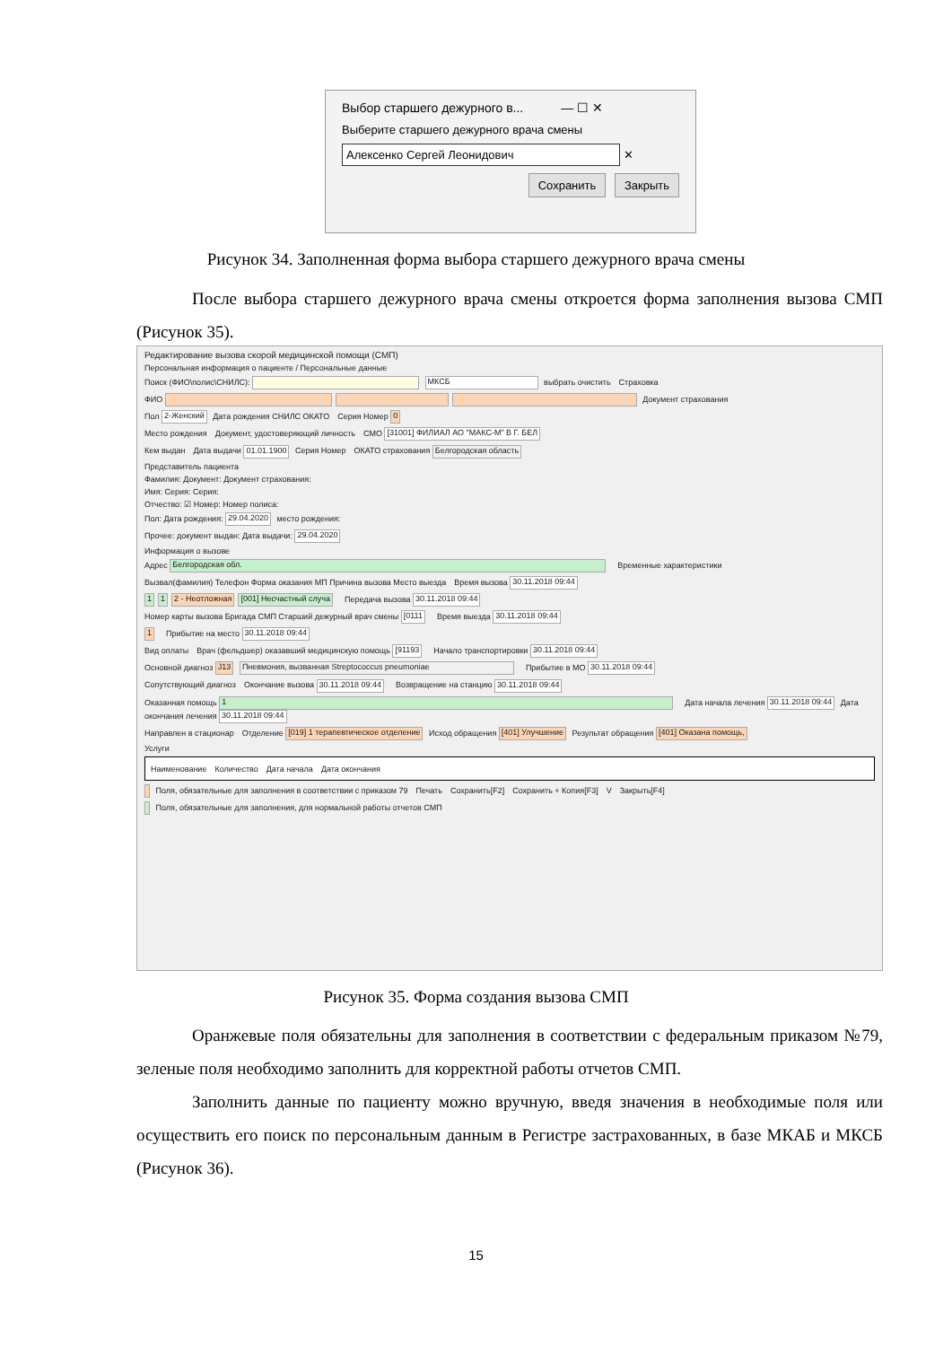Выбор старшего дежурного в...　　　— ☐ ✕
Выберите старшего дежурного врача смены
Алексенко Сергей Леонидович ✕
Сохранить Закрыть
Рисунок 34. Заполненная форма выбора старшего дежурного врача смены
После выбора старшего дежурного врача смены откроется форма заполнения вызова СМП (Рисунок 35).
Редактирование вызова скорой медицинской помощи (СМП)
Персональная информация о пациенте / Персональные данные
Поиск (ФИО\полис\СНИЛС): МКСБ выбрать очистить　Страховка
ФИО Документ страхования
Пол 2-Женский Дата рождения СНИЛС ОКАТО　Серия Номер 0
Место рождения　Документ, удостоверяющий личность　СМО [31001] ФИЛИАЛ АО "МАКС-М" В Г. БЕЛ
Кем выдан　Дата выдачи 01.01.1900 Серия Номер　ОКАТО страхования Белгородская область
Представитель пациента
Фамилия: Документ: Документ страхования:
Имя: Серия: Серия:
Отчество: ☑ Номер: Номер полиса:
Пол: Дата рождения: 29.04.2020 место рождения:
Прочее: документ выдан: Дата выдачи: 29.04.2020
Информация о вызове
Адрес Белгородская обл.　Временные характеристики
Вызвал(фамилия) Телефон Форма оказания МП Причина вызова Место выезда　Время вызова 30.11.2018 09:44
1 1 2 - Неотложная [001] Несчастный случа　Передача вызова 30.11.2018 09:44
Номер карты вызова Бригада СМП Старший дежурный врач смены [0111　Время выезда 30.11.2018 09:44
1　Прибытие на место 30.11.2018 09:44
Вид оплаты　Врач (фельдшер) оказавший медицинскую помощь [91193　Начало транспортировки 30.11.2018 09:44
Основной диагноз J13 Пневмония, вызванная Streptococcus pneumoniae　Прибытие в МО 30.11.2018 09:44
Сопутствующий диагноз　Окончание вызова 30.11.2018 09:44　Возвращение на станцию 30.11.2018 09:44
Оказанная помощь 1　Дата начала лечения 30.11.2018 09:44 Дата окончания лечения 30.11.2018 09:44
Направлен в стационар　Отделение [019] 1 терапевтическое отделение Исход обращения [401] Улучшение Результат обращения [401] Оказана помощь,
Услуги
Наименование　Количество　Дата начала　Дата окончания
Поля, обязательные для заполнения в соответствии с приказом 79　Печать　Сохранить[F2]　Сохранить + Копия[F3]　V　Закрыть[F4]
Поля, обязательные для заполнения, для нормальной работы отчетов СМП
Рисунок 35. Форма создания вызова СМП
Оранжевые поля обязательны для заполнения в соответствии с федеральным приказом №79, зеленые поля необходимо заполнить для корректной работы отчетов СМП.
Заполнить данные по пациенту можно вручную, введя значения в необходимые поля или осуществить его поиск по персональным данным в Регистре застрахованных, в базе МКАБ и МКСБ (Рисунок 36).
15